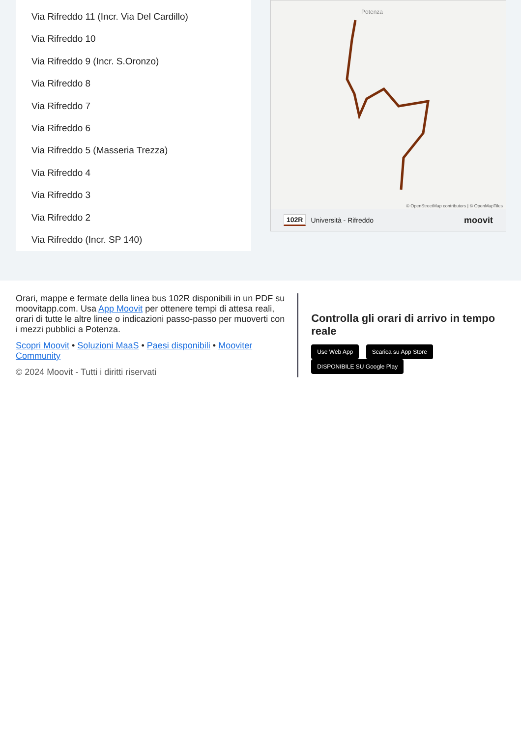Via Rifreddo 11 (Incr. Via Del Cardillo)
Via Rifreddo 10
Via Rifreddo 9 (Incr. S.Oronzo)
Via Rifreddo 8
Via Rifreddo 7
Via Rifreddo 6
Via Rifreddo 5 (Masseria Trezza)
Via Rifreddo 4
Via Rifreddo 3
Via Rifreddo 2
Via Rifreddo (Incr. SP 140)
Potenza
© OpenStreetMap contributors | © OpenMapTiles
102R Università - Rifreddo moovit
Orari, mappe e fermate della linea bus 102R disponibili in un PDF su moovitapp.com. Usa App Moovit per ottenere tempi di attesa reali, orari di tutte le altre linee o indicazioni passo-passo per muoverti con i mezzi pubblici a Potenza.
Scopri Moovit • Soluzioni MaaS • Paesi disponibili • Mooviter Community
© 2024 Moovit - Tutti i diritti riservati
Controlla gli orari di arrivo in tempo reale
Use Web App Scarica su App Store DISPONIBILE SU Google Play